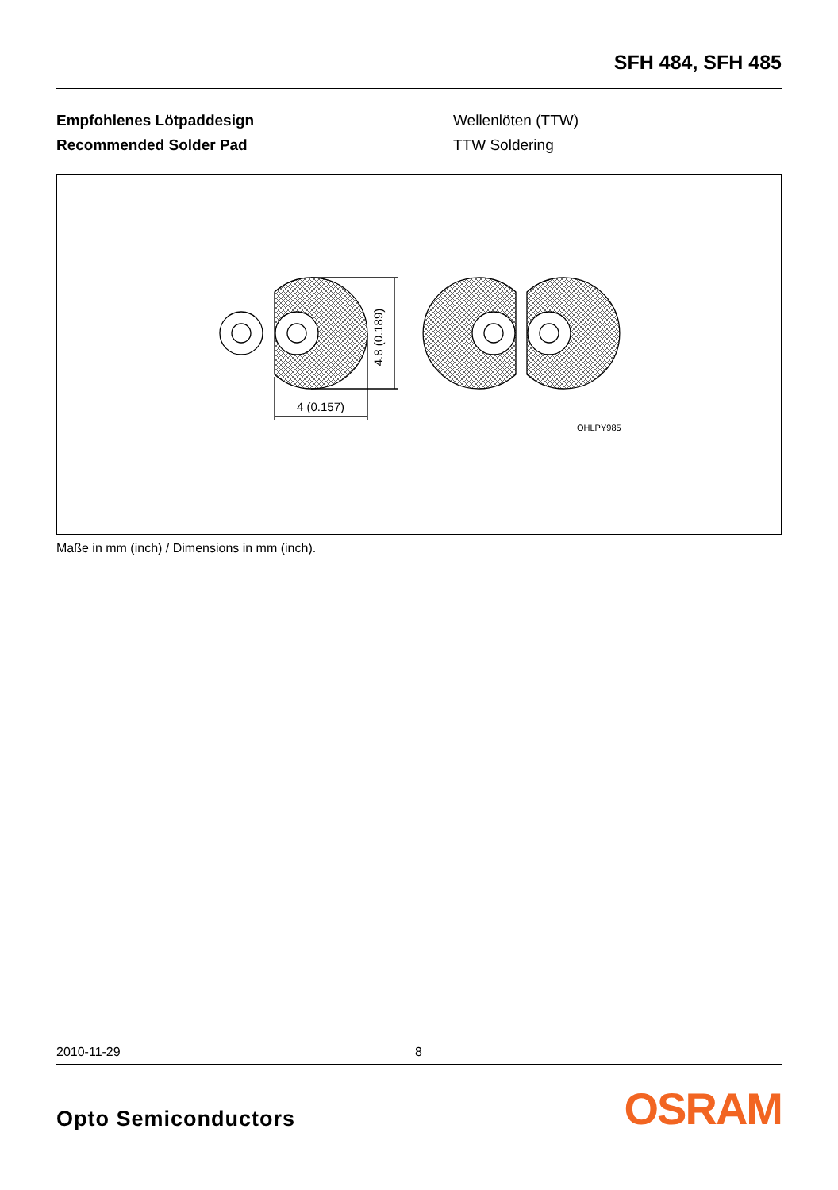SFH 484, SFH 485
Empfohlenes Lötpaddesign
Recommended Solder Pad
Wellenlöten (TTW)
TTW Soldering
4.8 (0.189)
4 (0.157)
OHLPY985
Maße in mm (inch) / Dimensions in mm (inch).
2010-11-29 8
Opto Semiconductors OSRAM